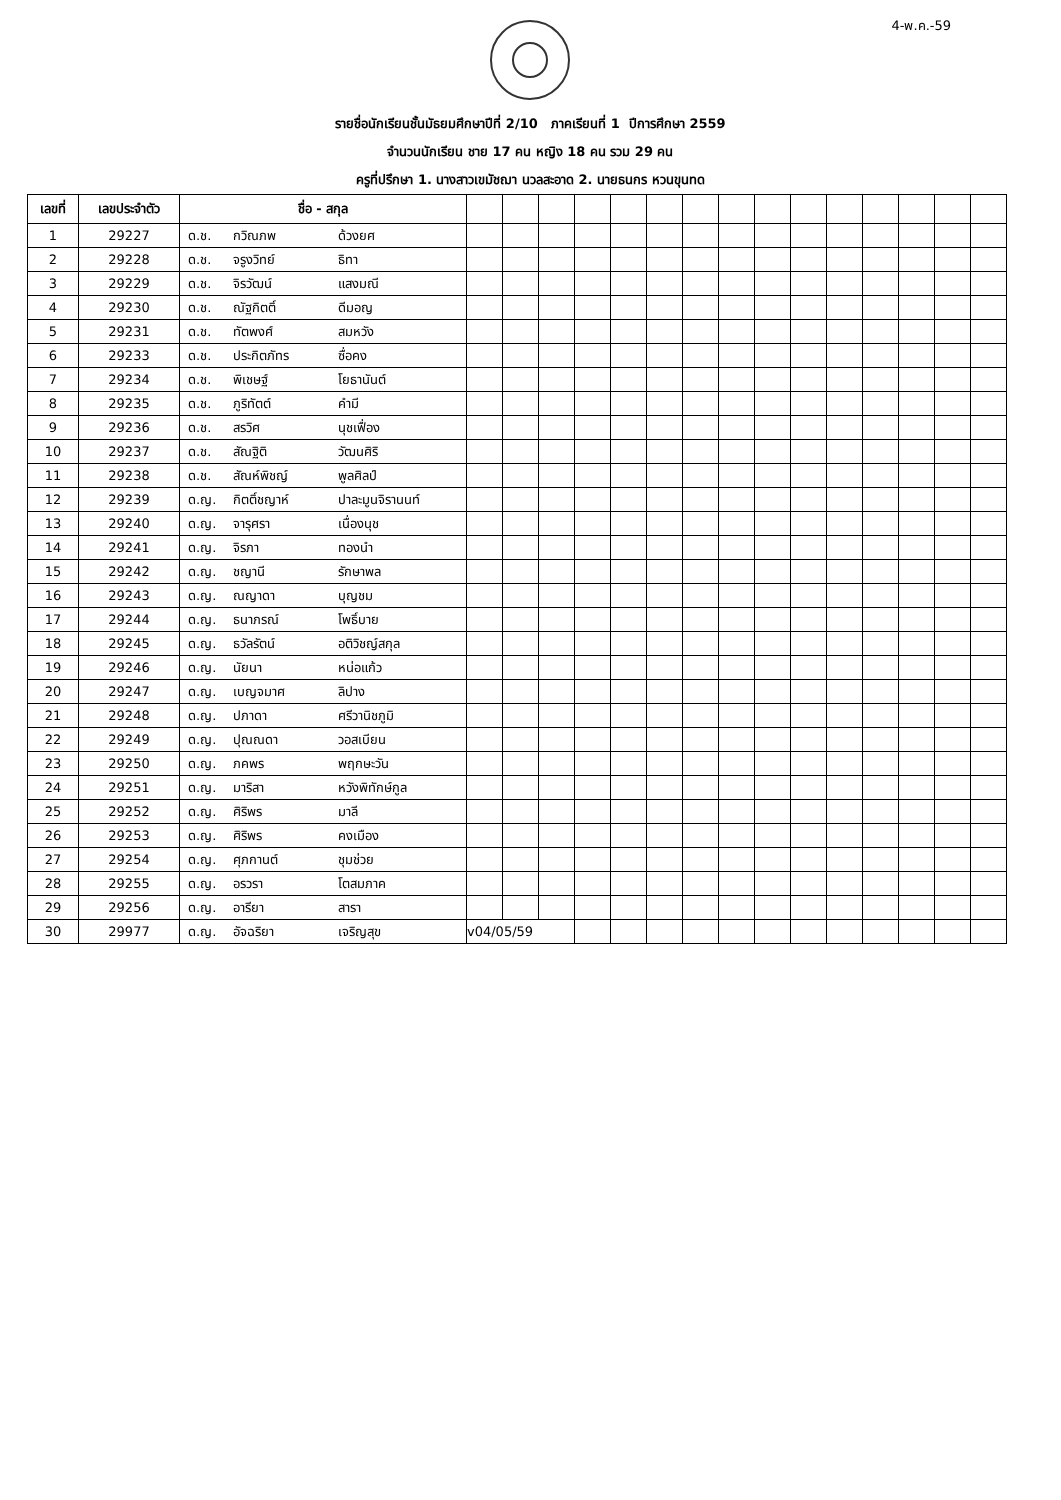4-พ.ค.-59
รายชื่อนักเรียนชั้นมัธยมศึกษาปีที่ 2/10 ภาคเรียนที่ 1 ปีการศึกษา 2559
จำนวนนักเรียน ชาย 17 คน หญิง 18 คน รวม 29 คน
ครูที่ปรึกษา 1. นางสาวเขมัชฌา นวลสะอาด 2. นายธนกร หวนขุนทด
| เลขที่ | เลขประจำตัว | ชื่อ - สกุล | | | | | | | | | | | | | | | |
| --- | --- | --- | --- | --- | --- | --- | --- | --- | --- | --- | --- | --- | --- | --- | --- | --- | --- |
| 1 | 29227 | ด.ช. กวิณภพ ด้วงยศ | | | | | | | | | | | | | | | |
| 2 | 29228 | ด.ช. จรูงวิทย์ ธิทา | | | | | | | | | | | | | | | |
| 3 | 29229 | ด.ช. จิรวัฒน์ แสงมณี | | | | | | | | | | | | | | | |
| 4 | 29230 | ด.ช. ณัฐกิตติ์ ดีมอญ | | | | | | | | | | | | | | | |
| 5 | 29231 | ด.ช. ทัตพงศ์ สมหวัง | | | | | | | | | | | | | | | |
| 6 | 29233 | ด.ช. ประกิตภัทร ซื่อคง | | | | | | | | | | | | | | | |
| 7 | 29234 | ด.ช. พิเชษฐ์ โยธานันต์ | | | | | | | | | | | | | | | |
| 8 | 29235 | ด.ช. ภูริทัตต์ คำมี | | | | | | | | | | | | | | | |
| 9 | 29236 | ด.ช. สรวิศ นุชเฟื่อง | | | | | | | | | | | | | | | |
| 10 | 29237 | ด.ช. สัณฐิติ วัฒนศิริ | | | | | | | | | | | | | | | |
| 11 | 29238 | ด.ช. สัณห์พิชญ์ พูลศิลป์ | | | | | | | | | | | | | | | |
| 12 | 29239 | ด.ญ. กิตติ์ชญาห์ ปาละมูนจิรานนท์ | | | | | | | | | | | | | | | |
| 13 | 29240 | ด.ญ. จารุศรา เนื่องนุช | | | | | | | | | | | | | | | |
| 14 | 29241 | ด.ญ. จิรภา ทองนำ | | | | | | | | | | | | | | | |
| 15 | 29242 | ด.ญ. ชญานี รักษาพล | | | | | | | | | | | | | | | |
| 16 | 29243 | ด.ญ. ณญาดา บุญชม | | | | | | | | | | | | | | | |
| 17 | 29244 | ด.ญ. ธนาภรณ์ โพธิ์บาย | | | | | | | | | | | | | | | |
| 18 | 29245 | ด.ญ. ธวัลรัตน์ อติวิชญ์สกุล | | | | | | | | | | | | | | | |
| 19 | 29246 | ด.ญ. นัยนา หน่อแก้ว | | | | | | | | | | | | | | | |
| 20 | 29247 | ด.ญ. เบญจมาศ ลิปาง | | | | | | | | | | | | | | | |
| 21 | 29248 | ด.ญ. ปภาดา ศรีวานิชภูมิ | | | | | | | | | | | | | | | |
| 22 | 29249 | ด.ญ. ปุณณดา วอสเบียน | | | | | | | | | | | | | | | |
| 23 | 29250 | ด.ญ. ภคพร พฤกษะวัน | | | | | | | | | | | | | | | |
| 24 | 29251 | ด.ญ. มาริสา หวังพิทักษ์กูล | | | | | | | | | | | | | | | |
| 25 | 29252 | ด.ญ. ศิริพร มาลี | | | | | | | | | | | | | | | |
| 26 | 29253 | ด.ญ. ศิริพร คงเมือง | | | | | | | | | | | | | | | |
| 27 | 29254 | ด.ญ. ศุภกานต์ ชุมช่วย | | | | | | | | | | | | | | | |
| 28 | 29255 | ด.ญ. อรวรา โตสมภาค | | | | | | | | | | | | | | | |
| 29 | 29256 | ด.ญ. อารียา สารา | | | | | | | | | | | | | | | |
| 30 | 29977 | ด.ญ. อัจฉริยา เจริญสุข | v04/05/59 | | | | | | | | | | | | | | |